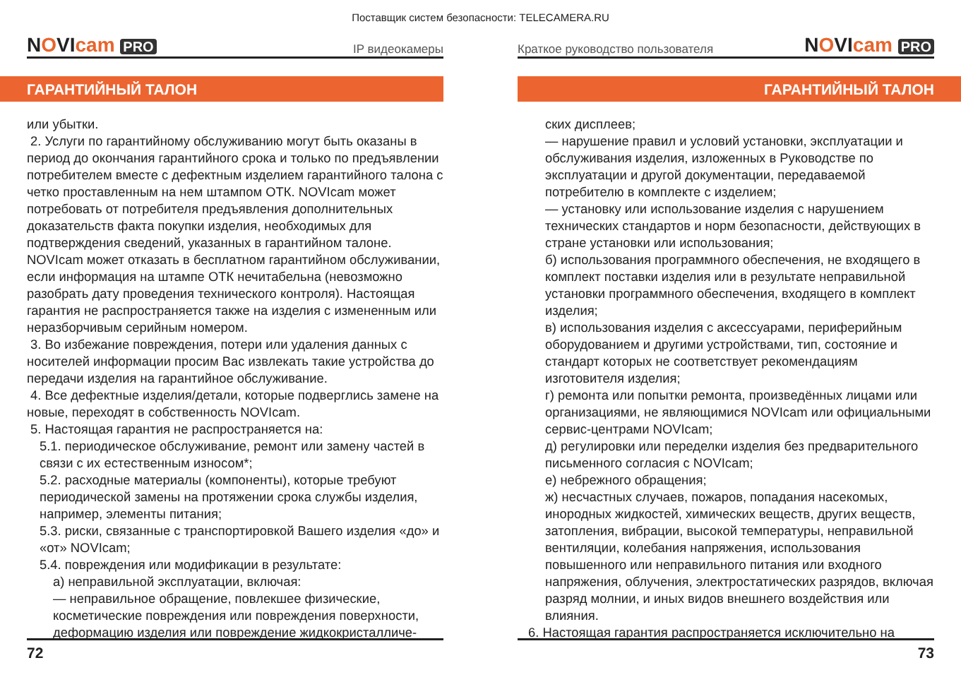Поставщик систем безопасности: TELECAMERA.RU
NOVIcam PRO IP видеокамеры
ГАРАНТИЙНЫЙ ТАЛОН
или убытки.
2. Услуги по гарантийному обслуживанию могут быть оказаны в период до окончания гарантийного срока и только по предъявлении потребителем вместе с дефектным изделием гарантийного талона с четко проставленным на нем штампом ОТК. NOVIcam может потребовать от потребителя предъявления дополнительных доказательств факта покупки изделия, необходимых для подтверждения сведений, указанных в гарантийном талоне. NOVIcam может отказать в бесплатном гарантийном обслуживании, если информация на штампе ОТК нечитабельна (невозможно разобрать дату проведения технического контроля). Настоящая гарантия не распространяется также на изделия с измененным или неразборчивым серийным номером.
3. Во избежание повреждения, потери или удаления данных с носителей информации просим Вас извлекать такие устройства до передачи изделия на гарантийное обслуживание.
4. Все дефектные изделия/детали, которые подверглись замене на новые, переходят в собственность NOVIcam.
5. Настоящая гарантия не распространяется на:
5.1. периодическое обслуживание, ремонт или замену частей в связи с их естественным износом*;
5.2. расходные материалы (компоненты), которые требуют периодической замены на протяжении срока службы изделия, например, элементы питания;
5.3. риски, связанные с транспортировкой Вашего изделия «до» и «от» NOVIcam;
5.4. повреждения или модификации в результате:
а) неправильной эксплуатации, включая:
— неправильное обращение, повлекшее физические, косметические повреждения или повреждения поверхности, деформацию изделия или повреждение жидкокристалличе-
72
Краткое руководство пользователя NOVIcam PRO
ГАРАНТИЙНЫЙ ТАЛОН
ских дисплеев;
— нарушение правил и условий установки, эксплуатации и обслуживания изделия, изложенных в Руководстве по эксплуатации и другой документации, передаваемой потребителю в комплекте с изделием;
— установку или использование изделия с нарушением технических стандартов и норм безопасности, действующих в стране установки или использования;
б) использования программного обеспечения, не входящего в комплект поставки изделия или в результате неправильной установки программного обеспечения, входящего в комплект изделия;
в) использования изделия с аксессуарами, периферийным оборудованием и другими устройствами, тип, состояние и стандарт которых не соответствует рекомендациям изготовителя изделия;
г) ремонта или попытки ремонта, произведённых лицами или организациями, не являющимися NOVIcam или официальными сервис-центрами NOVIcam;
д) регулировки или переделки изделия без предварительного письменного согласия с NOVIcam;
е) небрежного обращения;
ж) несчастных случаев, пожаров, попадания насекомых, инородных жидкостей, химических веществ, других веществ, затопления, вибрации, высокой температуры, неправильной вентиляции, колебания напряжения, использования повышенного или неправильного питания или входного напряжения, облучения, электростатических разрядов, включая разряд молнии, и иных видов внешнего воздействия или влияния.
6. Настоящая гарантия распространяется исключительно на
73